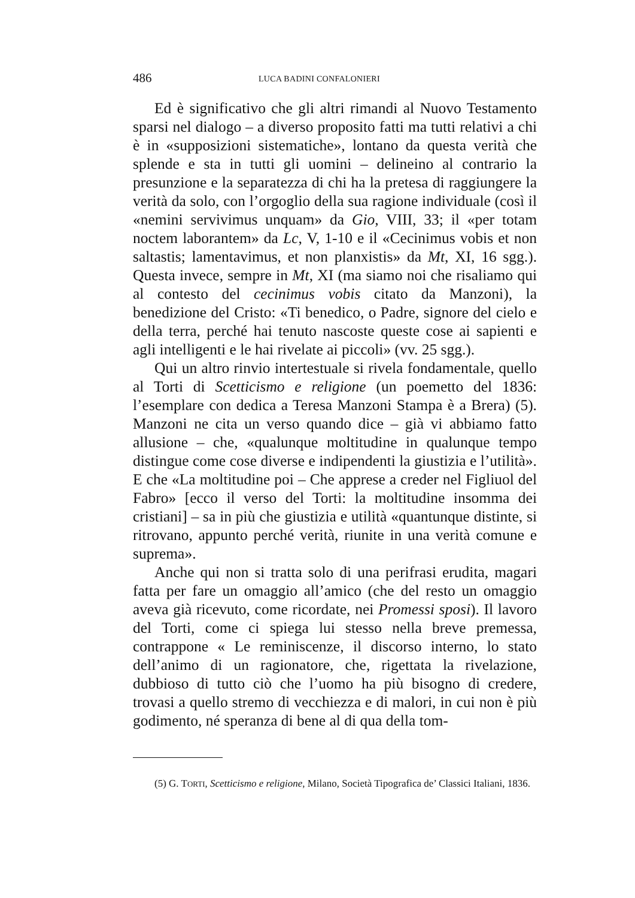486 LUCA BADINI CONFALONIERI
Ed è significativo che gli altri rimandi al Nuovo Testamento sparsi nel dialogo – a diverso proposito fatti ma tutti relativi a chi è in «supposizioni sistematiche», lontano da questa verità che splende e sta in tutti gli uomini – delineino al contrario la presunzione e la separatezza di chi ha la pretesa di raggiungere la verità da solo, con l’orgoglio della sua ragione individuale (così il «nemini servivimus unquam» da Gio, VIII, 33; il «per totam noctem laborantem» da Lc, V, 1-10 e il «Cecinimus vobis et non saltastis; lamentavimus, et non planxistis» da Mt, XI, 16 sgg.). Questa invece, sempre in Mt, XI (ma siamo noi che risaliamo qui al contesto del cecinimus vobis citato da Manzoni), la benedizione del Cristo: «Ti benedico, o Padre, signore del cielo e della terra, perché hai tenuto nascoste queste cose ai sapienti e agli intelligenti e le hai rivelate ai piccoli» (vv. 25 sgg.).
Qui un altro rinvio intertestuale si rivela fondamentale, quello al Torti di Scetticismo e religione (un poemetto del 1836: l’esemplare con dedica a Teresa Manzoni Stampa è a Brera) (5). Manzoni ne cita un verso quando dice – già vi abbiamo fatto allusione – che, «qualunque moltitudine in qualunque tempo distingue come cose diverse e indipendenti la giustizia e l’utilità». E che «La moltitudine poi – Che apprese a creder nel Figliuol del Fabro» [ecco il verso del Torti: la moltitudine insomma dei cristiani] – sa in più che giustizia e utilità «quantunque distinte, si ritrovano, appunto perché verità, riunite in una verità comune e suprema».
Anche qui non si tratta solo di una perifrasi erudita, magari fatta per fare un omaggio all’amico (che del resto un omaggio aveva già ricevuto, come ricordate, nei Promessi sposi). Il lavoro del Torti, come ci spiega lui stesso nella breve premessa, contrappone « Le reminiscenze, il discorso interno, lo stato dell’animo di un ragionatore, che, rigettata la rivelazione, dubbioso di tutto ciò che l’uomo ha più bisogno di credere, trovasi a quello stremo di vecchiezza e di malori, in cui non è più godimento, né speranza di bene al di qua della tom-
(5) G. TORTI, Scetticismo e religione, Milano, Società Tipografica de’ Classici Italiani, 1836.